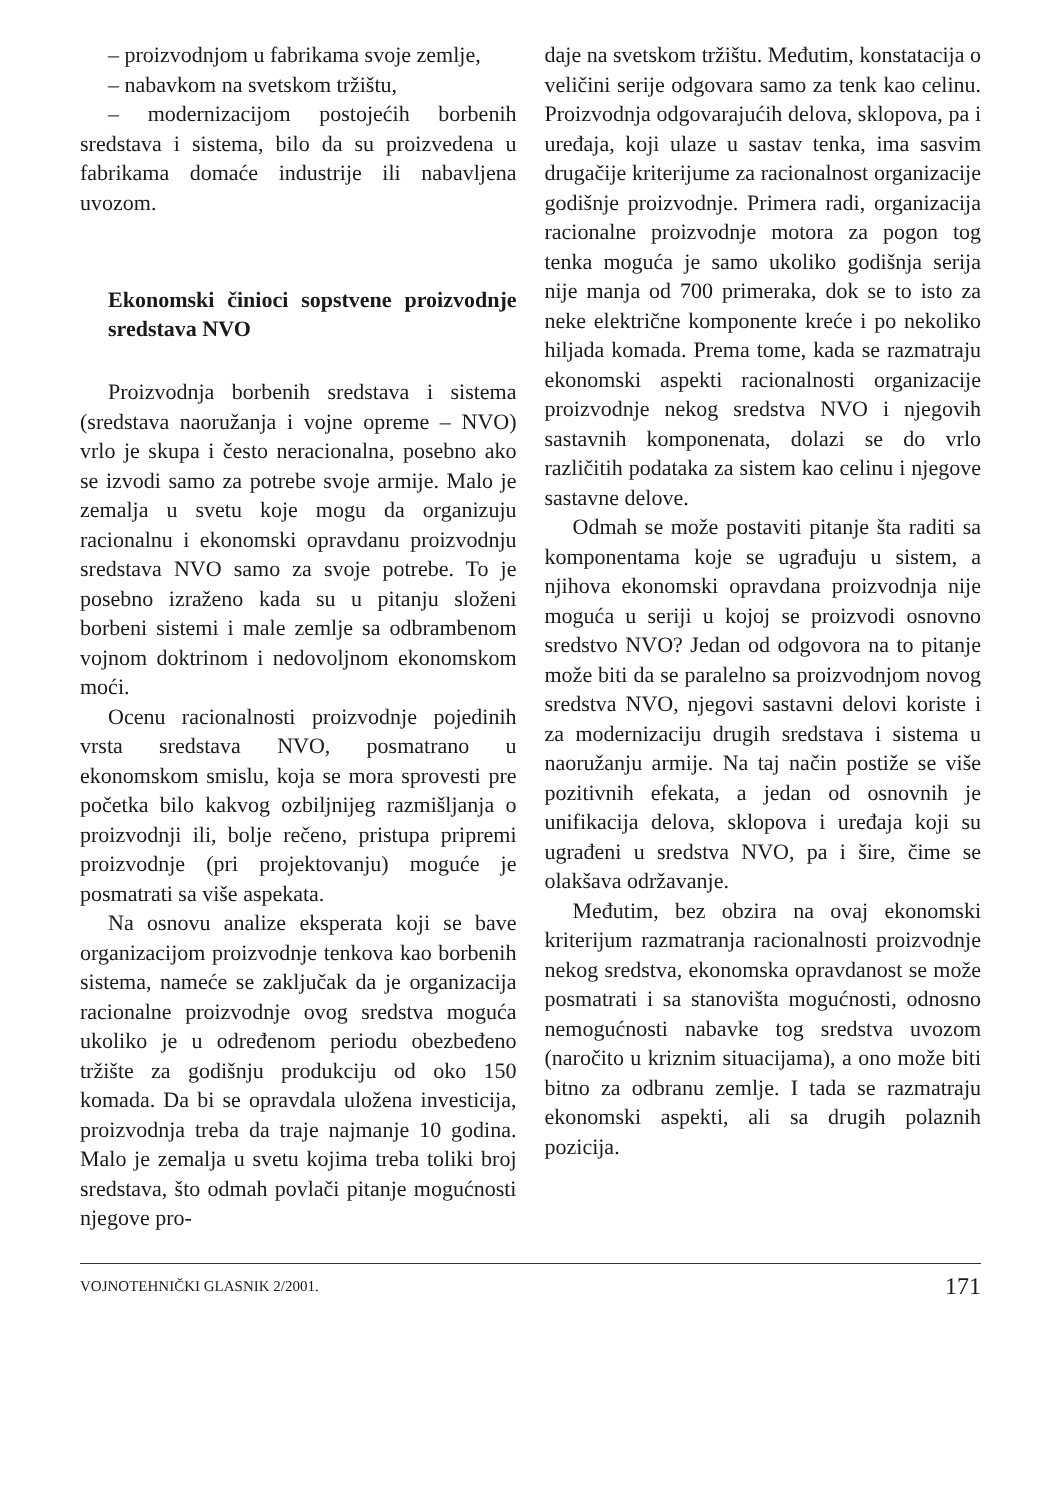– proizvodnjom u fabrikama svoje zemlje,
– nabavkom na svetskom tržištu,
– modernizacijom postojećih borbenih sredstava i sistema, bilo da su proizvedena u fabrikama domaće industrije ili nabavljena uvozom.
Ekonomski činioci sopstvene proizvodnje sredstava NVO
Proizvodnja borbenih sredstava i sistema (sredstava naoružanja i vojne opreme – NVO) vrlo je skupa i često neracionalna, posebno ako se izvodi samo za potrebe svoje armije. Malo je zemalja u svetu koje mogu da organizuju racionalnu i ekonomski opravdanu proizvodnju sredstava NVO samo za svoje potrebe. To je posebno izraženo kada su u pitanju složeni borbeni sistemi i male zemlje sa odbrambenom vojnom doktrinom i nedovoljnom ekonomskom moći.
Ocenu racionalnosti proizvodnje pojedinih vrsta sredstava NVO, posmatrano u ekonomskom smislu, koja se mora sprovesti pre početka bilo kakvog ozbiljnijeg razmišljanja o proizvodnji ili, bolje rečeno, pristupa pripremi proizvodnje (pri projektovanju) moguće je posmatrati sa više aspekata.
Na osnovu analize eksperata koji se bave organizacijom proizvodnje tenkova kao borbenih sistema, nameće se zaključak da je organizacija racionalne proizvodnje ovog sredstva moguća ukoliko je u određenom periodu obezbeđeno tržište za godišnju produkciju od oko 150 komada. Da bi se opravdala uložena investicija, proizvodnja treba da traje najmanje 10 godina. Malo je zemalja u svetu kojima treba toliki broj sredstava, što odmah povlači pitanje mogućnosti njegove pro-
daje na svetskom tržištu. Međutim, konstatacija o veličini serije odgovara samo za tenk kao celinu. Proizvodnja odgovarajućih delova, sklopova, pa i uređaja, koji ulaze u sastav tenka, ima sasvim drugačije kriterijume za racionalnost organizacije godišnje proizvodnje. Primera radi, organizacija racionalne proizvodnje motora za pogon tog tenka moguća je samo ukoliko godišnja serija nije manja od 700 primeraka, dok se to isto za neke električne komponente kreće i po nekoliko hiljada komada. Prema tome, kada se razmatraju ekonomski aspekti racionalnosti organizacije proizvodnje nekog sredstva NVO i njegovih sastavnih komponenata, dolazi se do vrlo različitih podataka za sistem kao celinu i njegove sastavne delove.
Odmah se može postaviti pitanje šta raditi sa komponentama koje se ugrađuju u sistem, a njihova ekonomski opravdana proizvodnja nije moguća u seriji u kojoj se proizvodi osnovno sredstvo NVO? Jedan od odgovora na to pitanje može biti da se paralelno sa proizvodnjom novog sredstva NVO, njegovi sastavni delovi koriste i za modernizaciju drugih sredstava i sistema u naoružanju armije. Na taj način postiže se više pozitivnih efekata, a jedan od osnovnih je unifikacija delova, sklopova i uređaja koji su ugrađeni u sredstva NVO, pa i šire, čime se olakšava održavanje.
Međutim, bez obzira na ovaj ekonomski kriterijum razmatranja racionalnosti proizvodnje nekog sredstva, ekonomska opravdanost se može posmatrati i sa stanovišta mogućnosti, odnosno nemogućnosti nabavke tog sredstva uvozom (naročito u kriznim situacijama), a ono može biti bitno za odbranu zemlje. I tada se razmatraju ekonomski aspekti, ali sa drugih polaznih pozicija.
VOJNOTEHNIČKI GLASNIK 2/2001. 171